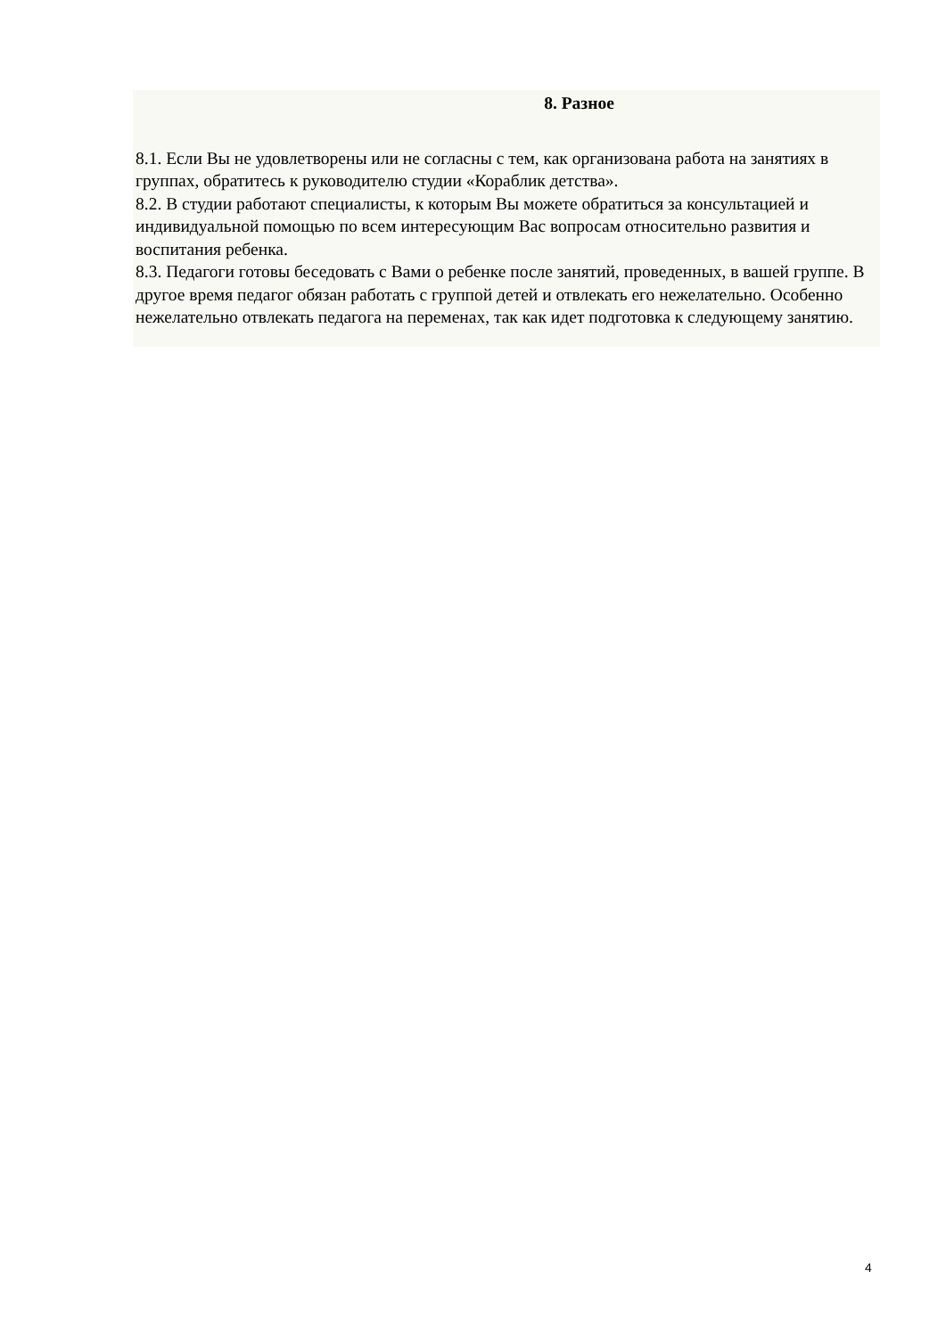8. Разное
8.1. Если Вы не удовлетворены или не согласны с тем, как организована работа на занятиях в группах, обратитесь к руководителю студии «Кораблик детства».
8.2. В студии работают специалисты, к которым Вы можете обратиться за консультацией и индивидуальной помощью по всем интересующим Вас вопросам относительно развития и воспитания ребенка.
8.3. Педагоги готовы беседовать с Вами о ребенке после занятий, проведенных, в вашей группе. В другое время педагог обязан работать с группой детей и отвлекать его нежелательно. Особенно нежелательно отвлекать педагога на переменах, так как идет подготовка к следующему занятию.
4